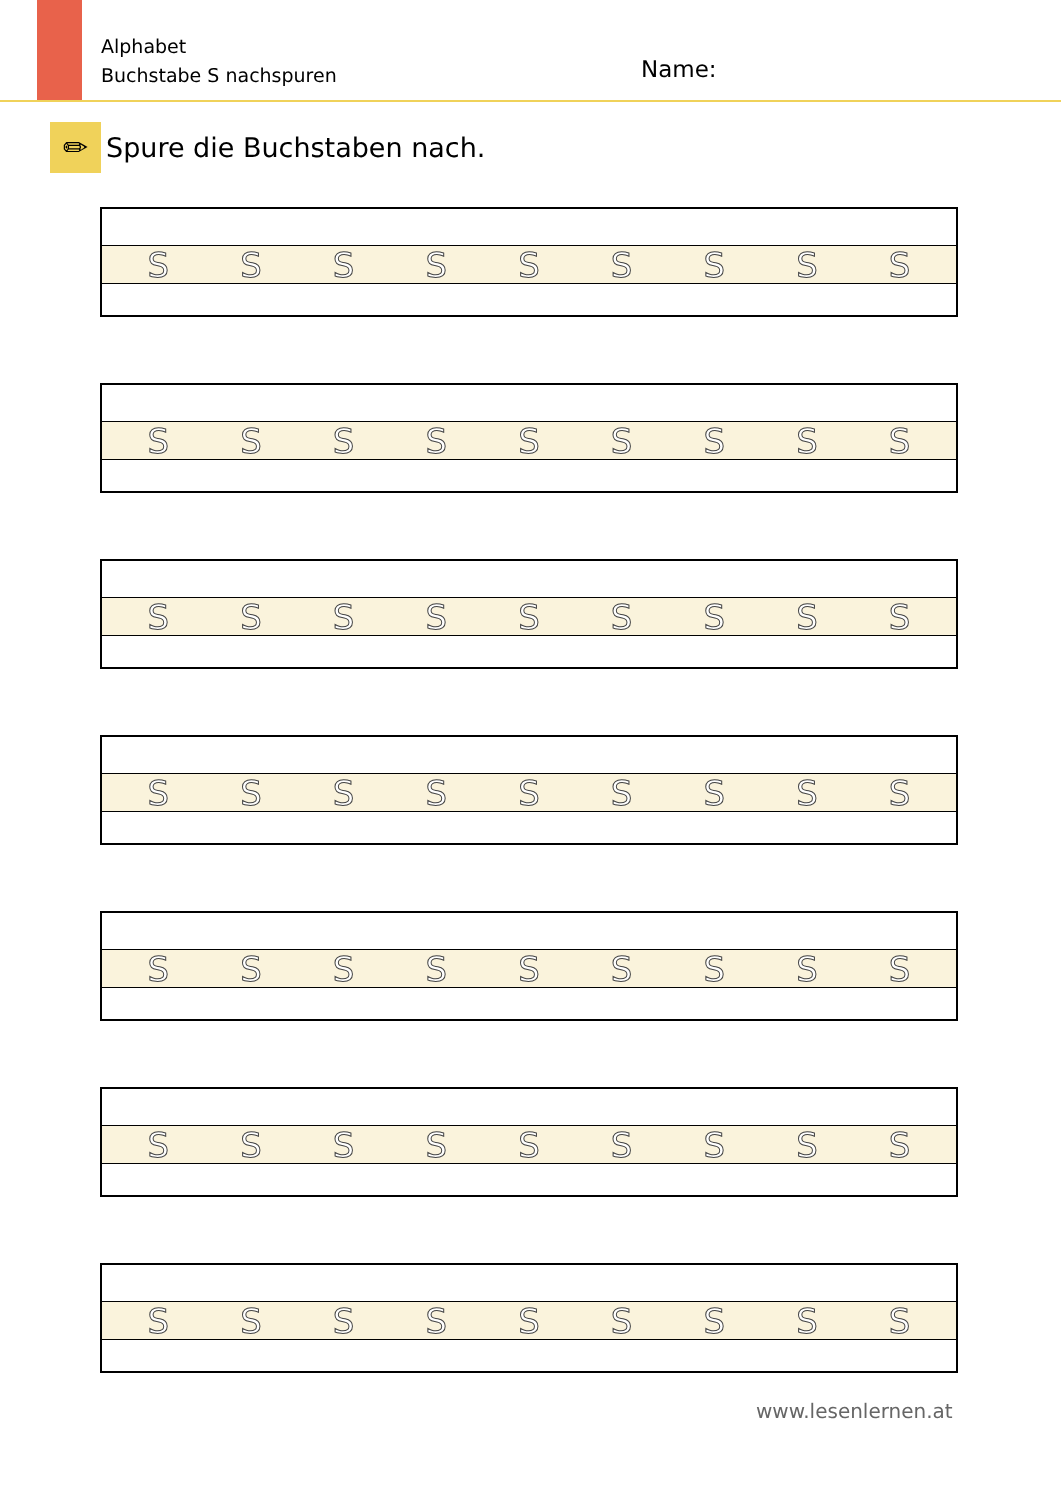Alphabet
Buchstabe S nachspuren
Name:
✏
Spure die Buchstaben nach.
S S S S S S S S S
S S S S S S S S S
S S S S S S S S S
S S S S S S S S S
S S S S S S S S S
S S S S S S S S S
S S S S S S S S S
www.lesenlernen.at